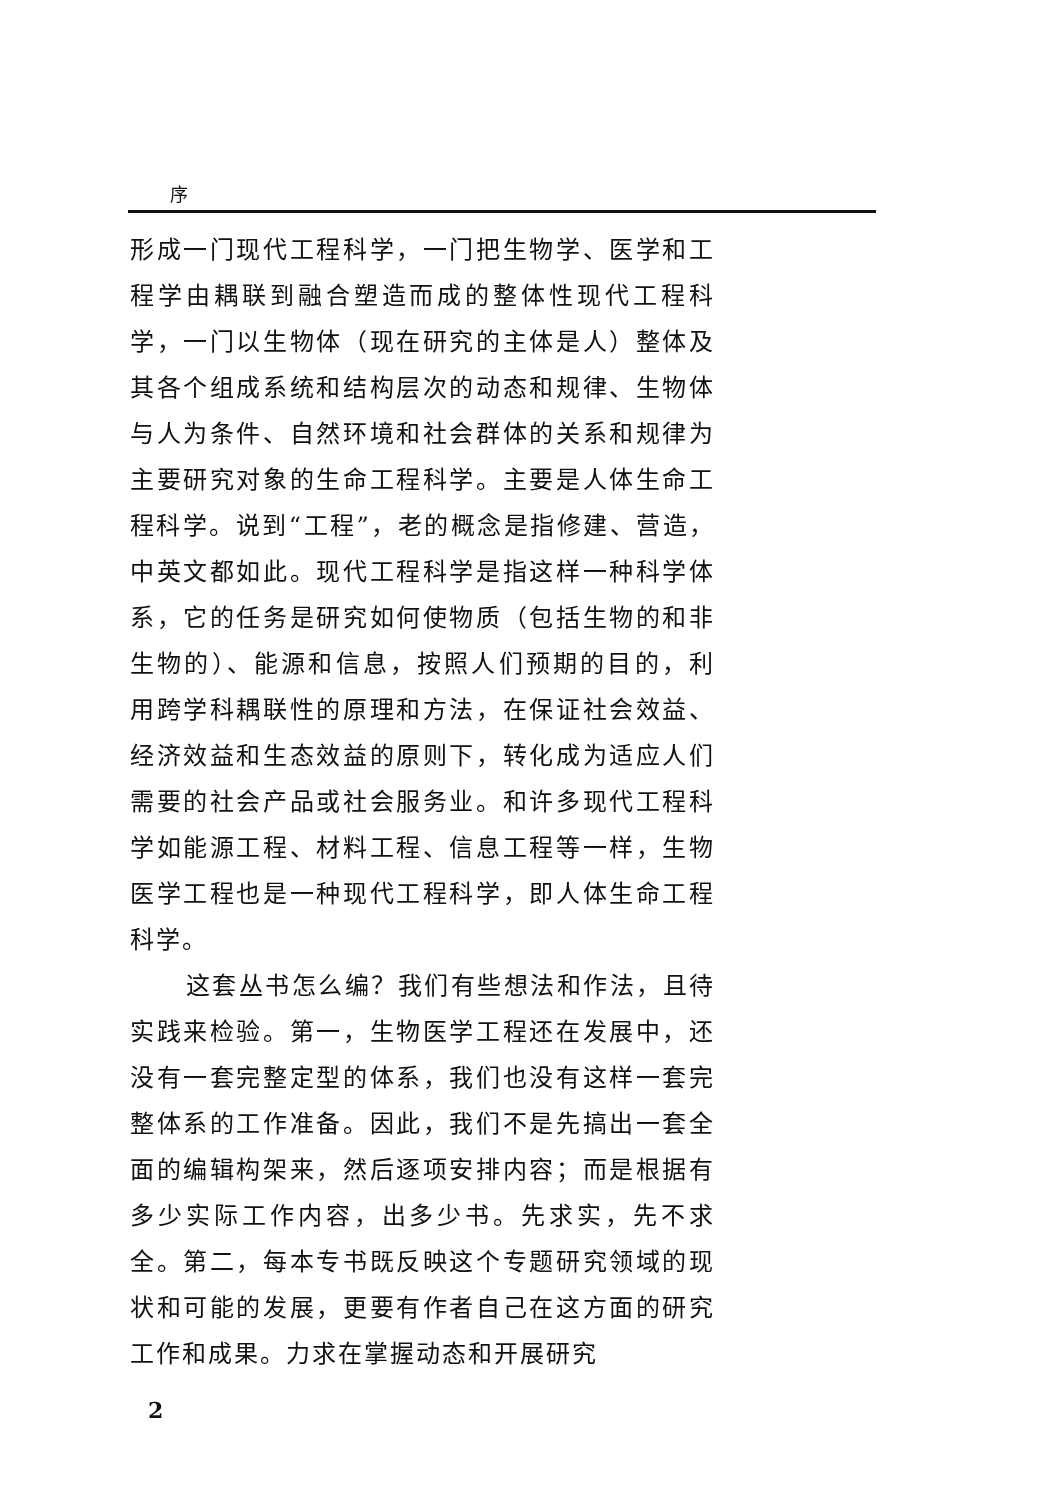序
形成一门现代工程科学，一门把生物学、医学和工程学由耦联到融合塑造而成的整体性现代工程科学，一门以生物体（现在研究的主体是人）整体及其各个组成系统和结构层次的动态和规律、生物体与人为条件、自然环境和社会群体的关系和规律为主要研究对象的生命工程科学。主要是人体生命工程科学。说到“工程”，老的概念是指修建、营造，中英文都如此。现代工程科学是指这样一种科学体系，它的任务是研究如何使物质（包括生物的和非生物的）、能源和信息，按照人们预期的目的，利用跨学科耦联性的原理和方法，在保证社会效益、经济效益和生态效益的原则下，转化成为适应人们需要的社会产品或社会服务业。和许多现代工程科学如能源工程、材料工程、信息工程等一样，生物医学工程也是一种现代工程科学，即人体生命工程科学。
这套丛书怎么编？我们有些想法和作法，且待实践来检验。第一，生物医学工程还在发展中，还没有一套完整定型的体系，我们也没有这样一套完整体系的工作准备。因此，我们不是先搞出一套全面的编辑构架来，然后逐项安排内容；而是根据有多少实际工作内容，出多少书。先求实，先不求全。第二，每本专书既反映这个专题研究领域的现状和可能的发展，更要有作者自己在这方面的研究工作和成果。力求在掌握动态和开展研究
2